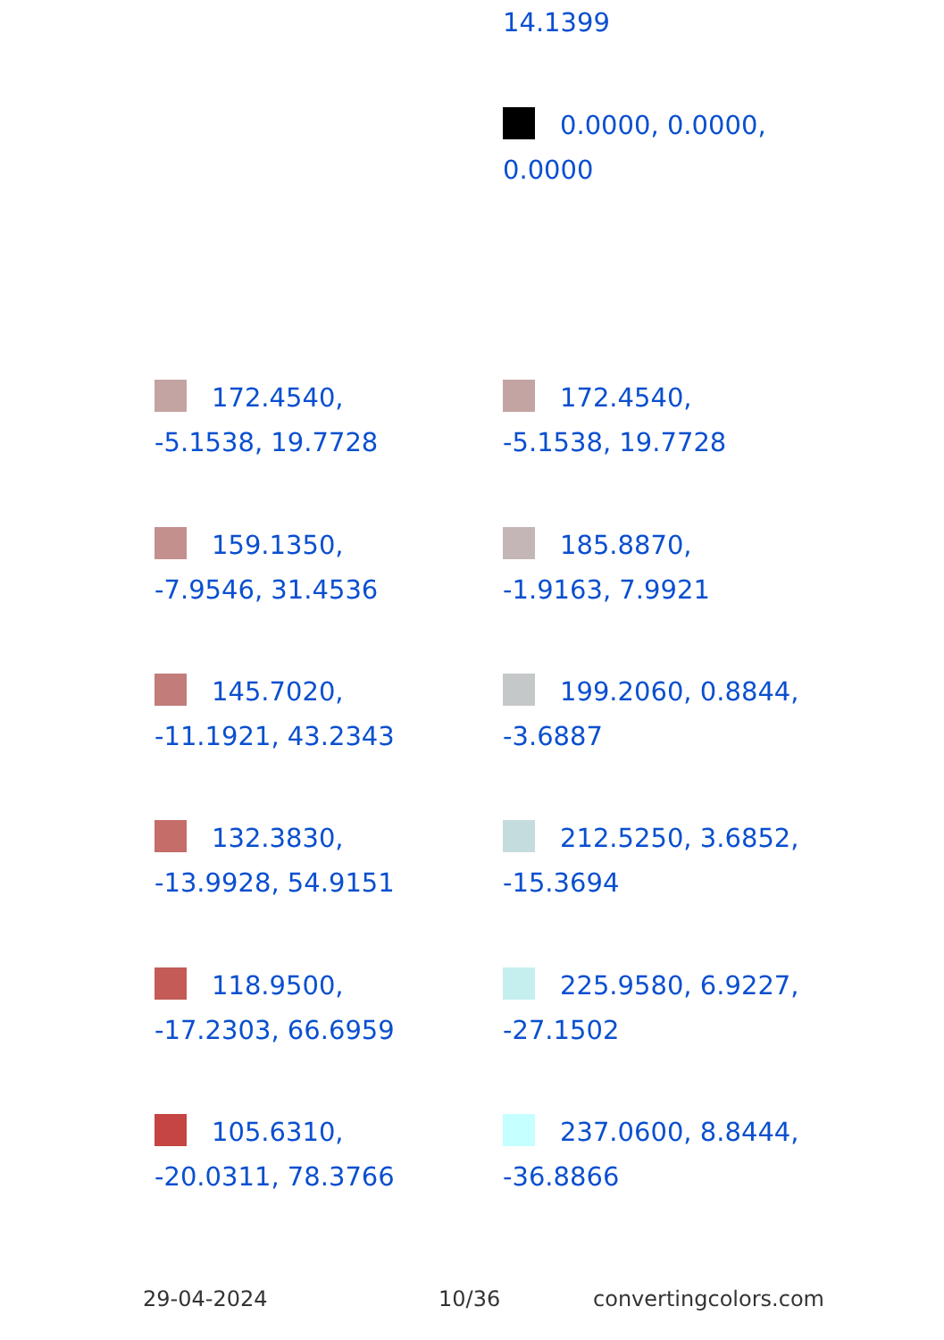14.1399
0.0000, 0.0000, 0.0000
172.4540, -5.1538, 19.7728
172.4540, -5.1538, 19.7728
159.1350, -7.9546, 31.4536
185.8870, -1.9163, 7.9921
145.7020, -11.1921, 43.2343
199.2060, 0.8844, -3.6887
132.3830, -13.9928, 54.9151
212.5250, 3.6852, -15.3694
118.9500, -17.2303, 66.6959
225.9580, 6.9227, -27.1502
105.6310, -20.0311, 78.3766
237.0600, 8.8444, -36.8866
29-04-2024 10/36 convertingcolors.com